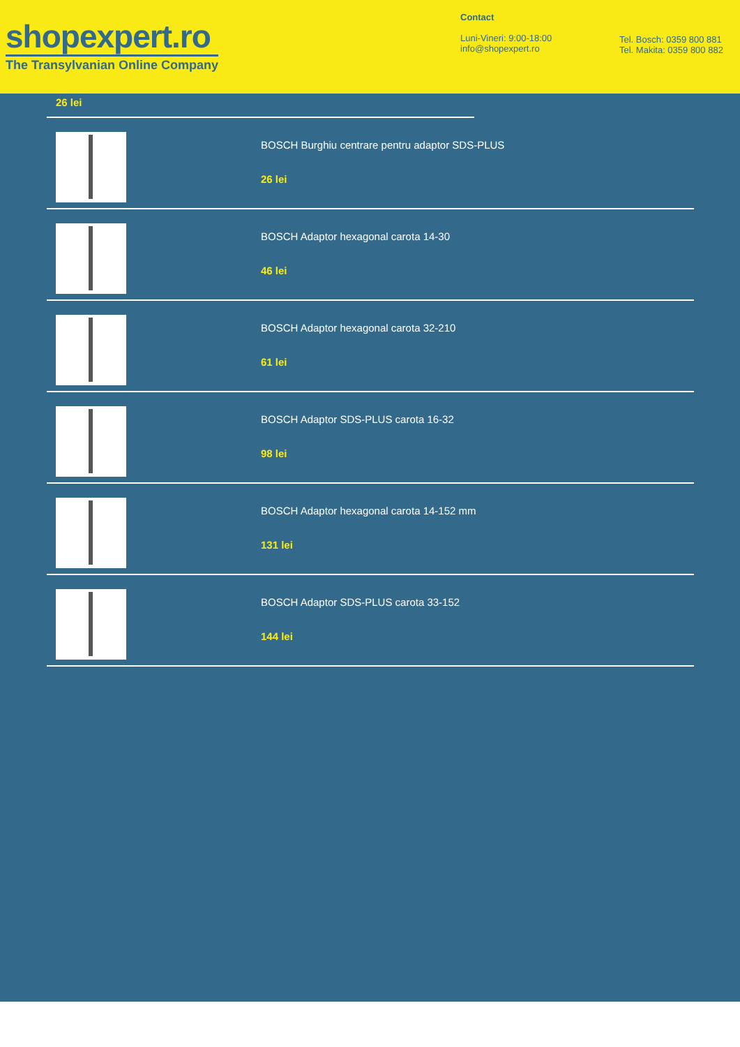shopexpert.ro
The Transylvanian Online Company
Contact
Luni-Vineri: 9:00-18:00
info@shopexpert.ro
Tel. Bosch: 0359 800 881
Tel. Makita: 0359 800 882
26 lei
BOSCH Burghiu centrare pentru adaptor SDS-PLUS
26 lei
BOSCH Adaptor hexagonal carota 14-30
46 lei
BOSCH Adaptor hexagonal carota 32-210
61 lei
BOSCH Adaptor SDS-PLUS carota 16-32
98 lei
BOSCH Adaptor hexagonal carota 14-152 mm
131 lei
BOSCH Adaptor SDS-PLUS carota 33-152
144 lei